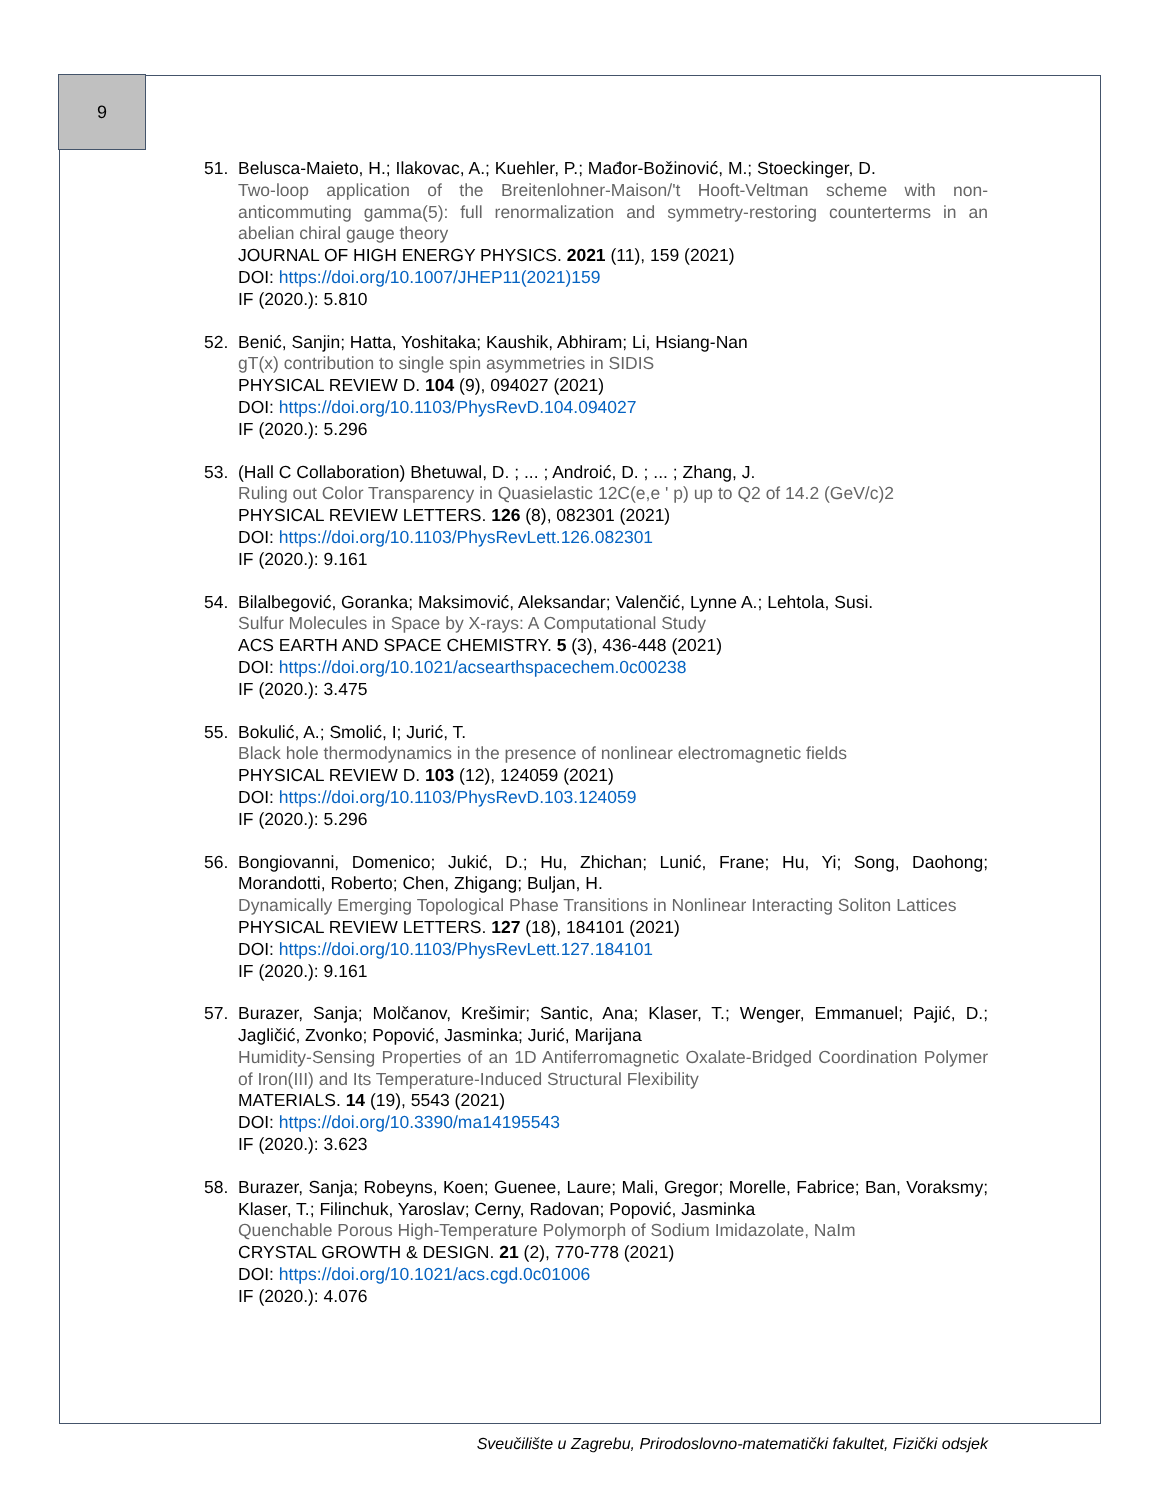9
51. Belusca-Maieto, H.; Ilakovac, A.; Kuehler, P.; Mađor-Božinović, M.; Stoeckinger, D.
Two-loop application of the Breitenlohner-Maison/'t Hooft-Veltman scheme with non-anticommuting gamma(5): full renormalization and symmetry-restoring counterterms in an abelian chiral gauge theory
JOURNAL OF HIGH ENERGY PHYSICS. 2021 (11), 159 (2021)
DOI: https://doi.org/10.1007/JHEP11(2021)159
IF (2020.): 5.810
52. Benić, Sanjin; Hatta, Yoshitaka; Kaushik, Abhiram; Li, Hsiang-Nan
gT(x) contribution to single spin asymmetries in SIDIS
PHYSICAL REVIEW D. 104 (9), 094027 (2021)
DOI: https://doi.org/10.1103/PhysRevD.104.094027
IF (2020.): 5.296
53. (Hall C Collaboration) Bhetuwal, D. ; ... ; Androić, D. ; ... ; Zhang, J.
Ruling out Color Transparency in Quasielastic 12C(e,e ' p) up to Q2 of 14.2 (GeV/c)2
PHYSICAL REVIEW LETTERS. 126 (8), 082301 (2021)
DOI: https://doi.org/10.1103/PhysRevLett.126.082301
IF (2020.): 9.161
54. Bilalbegović, Goranka; Maksimović, Aleksandar; Valenčić, Lynne A.; Lehtola, Susi.
Sulfur Molecules in Space by X-rays: A Computational Study
ACS EARTH AND SPACE CHEMISTRY. 5 (3), 436-448 (2021)
DOI: https://doi.org/10.1021/acsearthspacechem.0c00238
IF (2020.): 3.475
55. Bokulić, A.; Smolić, I; Jurić, T.
Black hole thermodynamics in the presence of nonlinear electromagnetic fields
PHYSICAL REVIEW D. 103 (12), 124059 (2021)
DOI: https://doi.org/10.1103/PhysRevD.103.124059
IF (2020.): 5.296
56. Bongiovanni, Domenico; Jukić, D.; Hu, Zhichan; Lunić, Frane; Hu, Yi; Song, Daohong; Morandotti, Roberto; Chen, Zhigang; Buljan, H.
Dynamically Emerging Topological Phase Transitions in Nonlinear Interacting Soliton Lattices
PHYSICAL REVIEW LETTERS. 127 (18), 184101 (2021)
DOI: https://doi.org/10.1103/PhysRevLett.127.184101
IF (2020.): 9.161
57. Burazer, Sanja; Molčanov, Krešimir; Santic, Ana; Klaser, T.; Wenger, Emmanuel; Pajić, D.; Jagličić, Zvonko; Popović, Jasminka; Jurić, Marijana
Humidity-Sensing Properties of an 1D Antiferromagnetic Oxalate-Bridged Coordination Polymer of Iron(III) and Its Temperature-Induced Structural Flexibility
MATERIALS. 14 (19), 5543 (2021)
DOI: https://doi.org/10.3390/ma14195543
IF (2020.): 3.623
58. Burazer, Sanja; Robeyns, Koen; Guenee, Laure; Mali, Gregor; Morelle, Fabrice; Ban, Voraksmy; Klaser, T.; Filinchuk, Yaroslav; Cerny, Radovan; Popović, Jasminka
Quenchable Porous High-Temperature Polymorph of Sodium Imidazolate, NaIm
CRYSTAL GROWTH & DESIGN. 21 (2), 770-778 (2021)
DOI: https://doi.org/10.1021/acs.cgd.0c01006
IF (2020.): 4.076
Sveučilište u Zagrebu, Prirodoslovno-matematički fakultet, Fizički odsjek